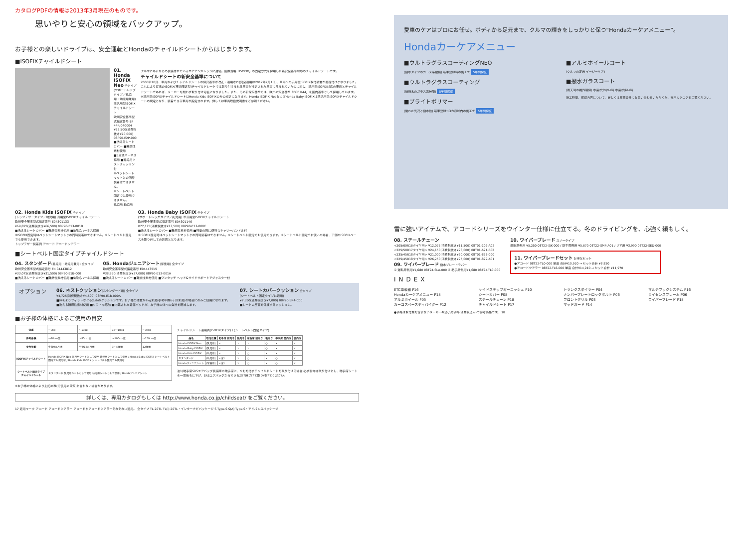カタログPDFの情報は2013年3月現在のものです。
思いやりと安心の領域をバックアップ。
お子様との楽しいドライブは、安全運転とHondaのチャイルドシートからはじまります。
■ISOFIXチャイルドシート
01. Honda ISOFIX Neo 全タイプ
(サポートレッグタイプ／乳児用・幼児用兼用)
準汎用型ISOFIXチャイルドシート
欧州安全基準型式指定番号 E4 44R-040004
¥73,500(消費税抜き¥70,000)
08P90-E2P-000
■洗えるシートカバー ■難燃性素材使用
■5点式ハーネス採用 ■乳児用ネストクッション付
※ペットシートマットとの同時装着はできません。
※シートベルト固定では使用できません。
乳児用 幼児用
クルマにあらかじめ装備されているロアアンカレッジに連結。国際規格「ISOFIX」の固定方式を採用した新安全基準対応のチャイルドシートです。
チャイルドシートの新安全基準について
2006年10月、車両およびチャイルドシートの保安基準が改正・適用され(完全適用は2012年7月1日)、車両への汎用型ISOFIX取付装置が義務付けとなりました。これにより従来のISOFIX(車両限定型)チャイルドシートでは取り付けられる車両が指定された車両に限られていたのに対し、汎用型ISOFIX対応の車両とチャイルドシートであれば、メーカーを問わず取り付け可能になりました。また、この新保安基準では、欧州の安全基準「ECE R44」を国内基準として採用しています。
※汎用型ISOFIXチャイルドシートはHonda Kids ISOFIXのみの規定になります。Honda ISOFIX NeoおよびHonda Baby ISOFIXは準汎用型ISOFIXチャイルドシートの規定となり、装着できる車両が指定されます。詳しくは車両取扱説明書をご参照ください。
02. Honda Kids ISOFIX 全タイプ
(トップテザータイプ／幼児用) 汎用型ISOFIXチャイルドシート
欧州安全基準型式指定番号 E04301133
¥69,825(消費税抜き¥66,500) 08P90-E13-001B
■洗えるシートカバー ■難燃性素材使用 ■5点式ハーネス採用
※ISOFIX固定時はペットシートマットとの同時装着はできません。※シートベルト固定でも使用できます。
トップテザー装着例 アコード アコードツアラー
03. Honda Baby ISOFIX 全タイプ
(サポートレッグタイプ／乳児用) 準汎用型ISOFIXチャイルドシート
欧州安全基準型式指定番号 E04301146
¥77,175(消費税抜き¥73,500) 08P90-E13-000C
■洗えるシートカバー ■難燃性素材使用 ■移動の際に便利なキャリーハンドル付
※ISOFIX固定時はペットシートマットとの同時装着はできません。※シートベルト固定でも使用できます。※シートベルト固定でお使いの場合、下側のISOFIXベースを取り外しての装着となります。
■シートベルト固定タイプチャイルドシート
04. スタンダード(乳児用・幼児用兼用) 全タイプ
欧州安全基準型式指定番号 E4 04443812
¥33,075(消費税抜き¥31,500) 08P90-E1B-000
■洗えるシートカバー ■難燃性素材使用 ■5点式ハーネス採用
05. Hondaジュニアシート(学童用) 全タイプ
欧州安全基準型式指定番号 E04443515
¥38,850(消費税抜き¥37,000) 08P90-E13-001A
■洗えるシートカバー ■難燃性素材使用 ■ワンタッチ ヘッド&サイドサポートアジャスター付
オプション
06. ネストクッション(スタンダード用) 全タイプ
¥4,725(消費税抜き¥4,500) 08P90-E1B-000A
■体をよりフィットさせるためのクッションです。お子様の体重が7kg未満(参考年齢6ヶ月未満)の場合にのみご使用になれます。
■洗える難燃性素材使用 ■ソフトな感触 ■内蔵された背面パッドが、お子様の体への負担を軽減します。
07. シートカバークッション 全タイプ
(シートベルト固定タイプに適用)
¥7,350(消費税抜き¥7,000) 08P90-SR4-C00
■シートの座面を保護するクッション。
■お子様の体格によるご使用の目安
| 体重 | 〜9kg | 〜13kg | 15〜18kg | 〜36kg |
| 参考身長 | 〜70cm位 | 〜85cm位 | 〜100cm位 | 〜150cm位 |
| 参考年齢 | 生後9カ月頃 | 生後18カ月頃 | 3〜4歳頃 | 12歳頃 |
| ISOFIXチャイルドシート | Honda ISOFIX Neo 乳児用シートとして使用 幼児用シートとして使用 / Honda Baby ISOFIX シートベルト固定でも使用可 / Honda Kids ISOFIX シートベルト固定でも使用可 | | | |
| シートベルト固定タイプチャイルドシート | スタンダード 乳児用シートとして使用 幼児用シートとして使用 / Hondaジュニアシート | | | |
チャイルドシート適用表(ISOFIXタイプ) / (シートベルト固定タイプ)
| 品名 | 取付位置 | 助手席 前向き | 後向き | 左右席 前向き | 後向き | 中央席 前向き | 後向き |
| --- | --- | --- | --- | --- | --- | --- | --- |
| Honda ISOFIX Neo | (乳児用) | × | × | × | ○ | × | × |
| Honda Baby ISOFIX | (乳児用) | × | × | × | ○ | × | × |
| Honda Kids ISOFIX | (幼児用) | × | × | ○ | × | × | × |
| スタンダード | (幼児用) | ×注1 | × | ○ | × | ○ | × |
| Hondaジュニアシート | (学童用) | ×注1 | × | ○ | × | ○ | × |
注1(助手席SRSエアバッグ装備車の助手席に、やむを得ずチャイルドシートを取り付ける場合)必ず前向き取り付けとし、助手席シートを一番後ろに下げ、SRSエアバッグからできるだけ遠ざけて取り付けてください。
※お子様の体格により上記の表(ご使用の目安)と合わない場合があります。
詳しくは、専用カタログもしくは http://www.honda.co.jp/childseat/ をご覧ください。
17 適用マーク アコード アコードツアラー アコードとアコードツアラーそれぞれに適用。 全タイプ TL 20TL TL(i) 20TL・インターナビパッケージ S Type-S S(A) Type-S・アドバンスパッケージ
愛車のケアはプロにお任せ。ボディから足元まで、クルマの輝きをしっかりと保つ“Hondaカーケアメニュー”。
Hondaカーケアメニュー
■ウルトラグラスコーティングNEO
(撥水タイプのガラス系被膜) 新車登録時の施工で 5年間保証
■ウルトラグラスコーティング
(低撥水のガラス系被膜) 5年間保証
■ブライトポリマー
(優れた光沢と撥水性) 新車登録〜3カ月以内の施工で 5年間保証
■アルミホイールコート
(クルマの足元 イージーケア)
■撥水ガラスコート
(雨天時の視界確保) 水量が少ない時 水量が多い時
施工時間、保証内容について、詳しくは販売会社にお問い合わせいただくか、専用カタログをご覧ください。
雪に強いアイテムで、アコードシリーズをウインター仕様に仕立てる。冬のドライビングを、心強く頼もしく。
08. スチールチェーン
<205/60R16タイヤ用> ¥12,075(消費税抜き¥11,500) 08T01-202-A02
<225/50R17タイヤ用> ¥24,150(消費税抜き¥23,000) 08T01-621-B02
<235/45R18タイヤ用> ¥21,000(消費税抜き¥20,000) 08T01-823-000
<225/45R18タイヤ用> ¥26,250(消費税抜き¥25,000) 08T01-822-A01
09. ワイパーブレード 撥水ブレードラバー
① 運転席側用¥1,680 08T24-SLA-000 ② 助手席側用¥1,680 08T24-TL0-000
10. ワイパーブレード スノータイプ
運転席側用 ¥5,250 08T22-SJK-000 / 助手席側用 ¥5,670 08T22-SM4-A01 / リア用 ¥3,990 08T22-SED-000
11. ワイパーブレードセット お得なセット
●アコード 08T22-TL0-000 単品 合計¥10,920 → セット合計 ¥8,820
●アコードツアラー 08T22-TL6-000 単品 合計¥14,910 → セット合計 ¥11,970
INDEX
ETC車載器 P16
Hondaカーケアメニュー P18
アルミホイール P05
カーゴスペースディバイダー P12
サイドステップガーニッシュ P10
シートカバー P08
スチールチェーン P18
チャイルドシート P17
トランクスポイラー P04
ナンバープレートロックボルト P06
フロントグリル P03
マッドガード P14
マルチフックシステム P16
ライセンスフレーム P06
ワイパーブレード P18
●価格は取付費を含まないメーカー希望小売価格(消費税込み)で参考価格です。 18